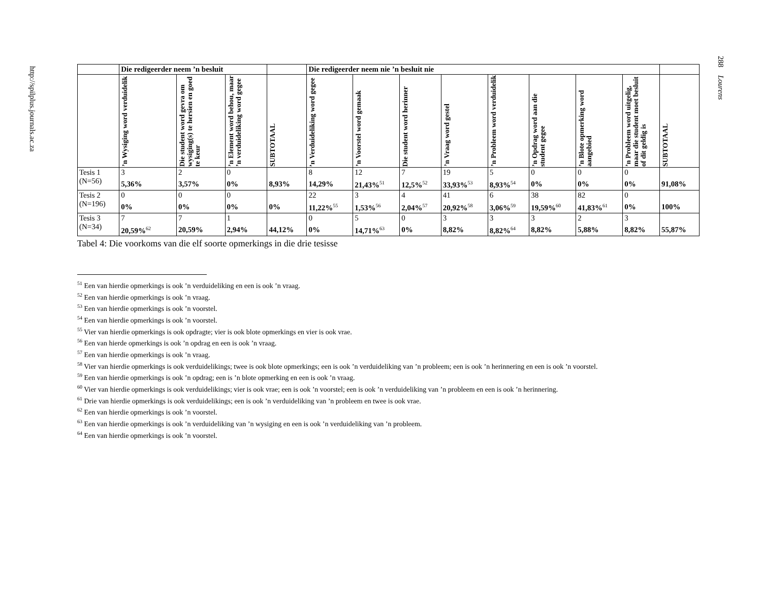http://spilplus.journals.ac.za
288 Lourens
| | Die redigeerder neem ’n besluit | | | | Die redigeerder neem nie ’n besluit nie | | | | | | | | |
| --- | --- | --- | --- | --- | --- | --- | --- | --- | --- | --- | --- | --- | --- |
| | ’n Wysiging word verduidelik | Die student word gevra om wysiging(s) te hersien en goed te keur | ’n Element word behou, maar ’n verduideliking word gegee | SUBTOTAAL | ’n Verduideliking word gegee | ’n Voorstel word gemaak | Die student word herinner | ’n Vraag word gestel | ’n Probleem word verduidelik | ’n Opdrag word aan die student gegee | ’n Blote opmerking word aangebied | ’n Probleem word uitgelig, maar die student moet besluit of dit geldig is | SUBTOTAAL |
| Tesis 1 (N=56) | 3 5,36% | 2 3,57% | 0 0% | 8,93% | 8 14,29% | 12 21,43%<sup>51</sup> | 7 12,5%<sup>52</sup> | 19 33,93%<sup>53</sup> | 5 8,93%<sup>54</sup> | 0 0% | 0 0% | 0 0% | 91,08% |
| Tesis 2 (N=196) | 0 0% | 0 0% | 0 0% | 0% | 22 11,22%<sup>55</sup> | 3 1,53%<sup>56</sup> | 4 2,04%<sup>57</sup> | 41 20,92%<sup>58</sup> | 6 3,06%<sup>59</sup> | 38 19,59%<sup>60</sup> | 82 41,83%<sup>61</sup> | 0 0% | 100% |
| Tesis 3 (N=34) | 7 20,59%<sup>62</sup> | 7 20,59% | 1 2,94% | 44,12% | 0 0% | 5 14,71%<sup>63</sup> | 0 0% | 3 8,82% | 3 8,82%<sup>64</sup> | 3 8,82% | 2 5,88% | 3 8,82% | 55,87% |
Tabel 4: Die voorkoms van die elf soorte opmerkings in die drie tesisse
<sup>51</sup> Een van hierdie opmerkings is ook ’n verduideliking en een is ook ’n vraag.
<sup>52</sup> Een van hierdie opmerkings is ook ’n vraag.
<sup>53</sup> Een van hierdie opmerkings is ook ’n voorstel.
<sup>54</sup> Een van hierdie opmerkings is ook ’n voorstel.
<sup>55</sup> Vier van hierdie opmerkings is ook opdragte; vier is ook blote opmerkings en vier is ook vrae.
<sup>56</sup> Een van hierde opmerkings is ook ’n opdrag en een is ook ’n vraag.
<sup>57</sup> Een van hierdie opmerkings is ook ’n vraag.
<sup>58</sup> Vier van hierdie opmerkings is ook verduidelikings; twee is ook blote opmerkings; een is ook ’n verduideliking van ’n probleem; een is ook ’n herinnering en een is ook ’n voorstel.
<sup>59</sup> Een van hierdie opmerkings is ook ’n opdrag; een is ’n blote opmerking en een is ook ’n vraag.
<sup>60</sup> Vier van hierdie opmerkings is ook verduidelikings; vier is ook vrae; een is ook ’n voorstel; een is ook ’n verduideliking van ’n probleem en een is ook ’n herinnering.
<sup>61</sup> Drie van hierdie opmerkings is ook verduidelikings; een is ook ’n verduideliking van ’n probleem en twee is ook vrae.
<sup>62</sup> Een van hierdie opmerkings is ook ’n voorstel.
<sup>63</sup> Een van hierdie opmerkings is ook ’n verduideliking van ’n wysiging en een is ook ’n verduideliking van ’n probleem.
<sup>64</sup> Een van hierdie opmerkings is ook ’n voorstel.